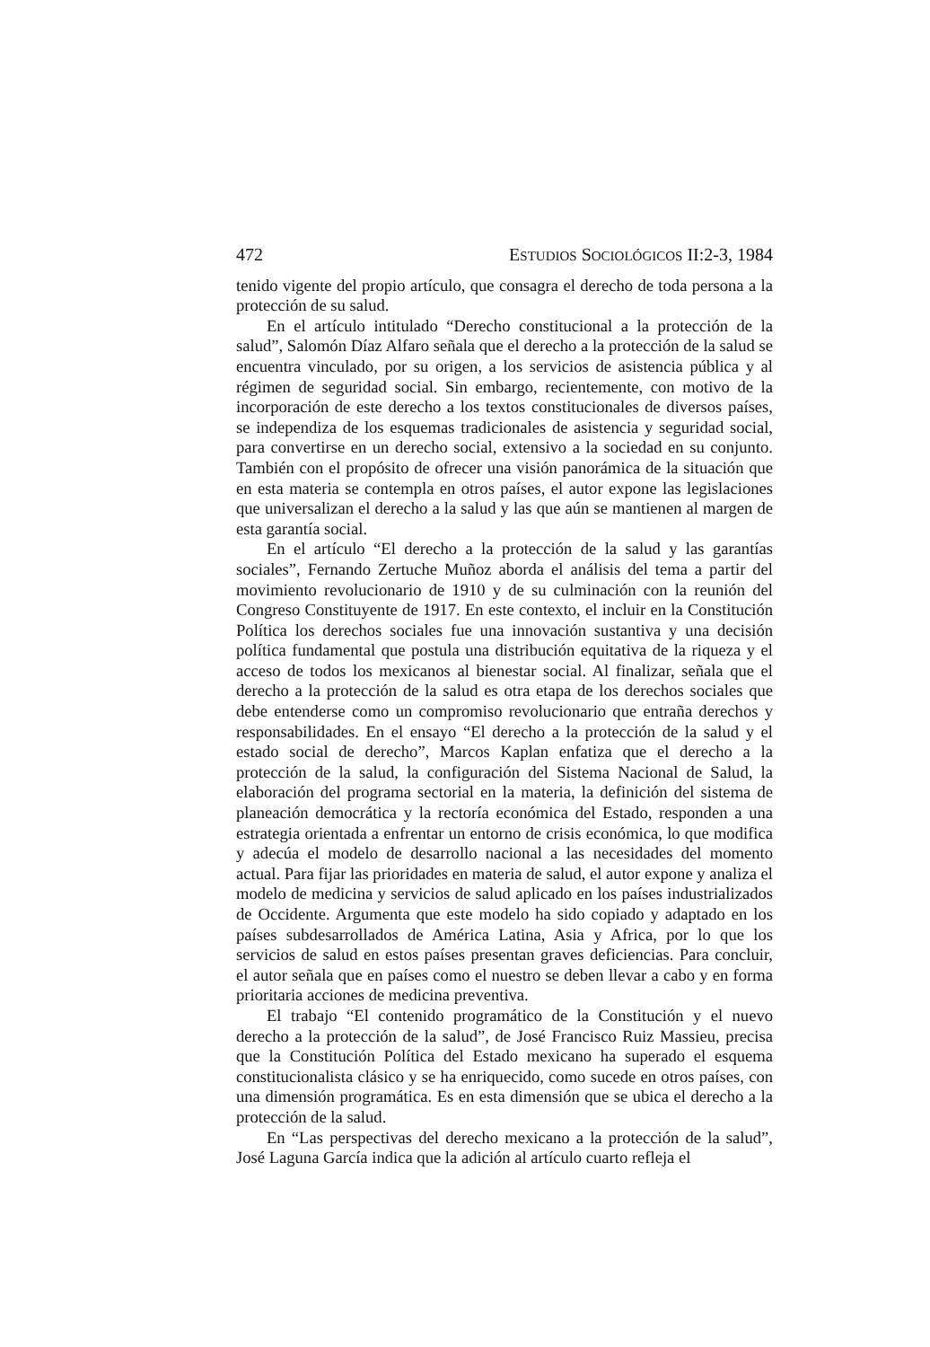472 ESTUDIOS SOCIOLÓGICOS II:2-3, 1984
tenido vigente del propio artículo, que consagra el derecho de toda persona a la protección de su salud.
En el artículo intitulado “Derecho constitucional a la protección de la salud”, Salomón Díaz Alfaro señala que el derecho a la protección de la salud se encuentra vinculado, por su origen, a los servicios de asistencia pública y al régimen de seguridad social. Sin embargo, recientemente, con motivo de la incorporación de este derecho a los textos constitucionales de diversos países, se independiza de los esquemas tradicionales de asistencia y seguridad social, para convertirse en un derecho social, extensivo a la sociedad en su conjunto. También con el propósito de ofrecer una visión panorámica de la situación que en esta materia se contempla en otros países, el autor expone las legislaciones que universalizan el derecho a la salud y las que aún se mantienen al margen de esta garantía social.
En el artículo “El derecho a la protección de la salud y las garantías sociales”, Fernando Zertuche Muñoz aborda el análisis del tema a partir del movimiento revolucionario de 1910 y de su culminación con la reunión del Congreso Constituyente de 1917. En este contexto, el incluir en la Constitución Política los derechos sociales fue una innovación sustantiva y una decisión política fundamental que postula una distribución equitativa de la riqueza y el acceso de todos los mexicanos al bienestar social. Al finalizar, señala que el derecho a la protección de la salud es otra etapa de los derechos sociales que debe entenderse como un compromiso revolucionario que entraña derechos y responsabilidades. En el ensayo “El derecho a la protección de la salud y el estado social de derecho”, Marcos Kaplan enfatiza que el derecho a la protección de la salud, la configuración del Sistema Nacional de Salud, la elaboración del programa sectorial en la materia, la definición del sistema de planeación democrática y la rectoría económica del Estado, responden a una estrategia orientada a enfrentar un entorno de crisis económica, lo que modifica y adecúa el modelo de desarrollo nacional a las necesidades del momento actual. Para fijar las prioridades en materia de salud, el autor expone y analiza el modelo de medicina y servicios de salud aplicado en los países industrializados de Occidente. Argumenta que este modelo ha sido copiado y adaptado en los países subdesarrollados de América Latina, Asia y Africa, por lo que los servicios de salud en estos países presentan graves deficiencias. Para concluir, el autor señala que en países como el nuestro se deben llevar a cabo y en forma prioritaria acciones de medicina preventiva.
El trabajo “El contenido programático de la Constitución y el nuevo derecho a la protección de la salud”, de José Francisco Ruiz Massieu, precisa que la Constitución Política del Estado mexicano ha superado el esquema constitucionalista clásico y se ha enriquecido, como sucede en otros países, con una dimensión programática. Es en esta dimensión que se ubica el derecho a la protección de la salud.
En “Las perspectivas del derecho mexicano a la protección de la salud”, José Laguna García indica que la adición al artículo cuarto refleja el